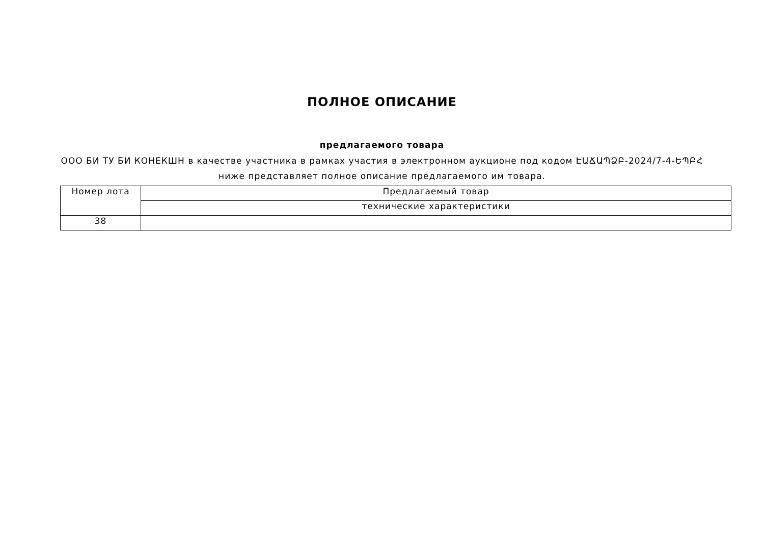ПОЛНОЕ ОПИСАНИЕ
предлагаемого товара
ООО БИ ТУ БИ КОНЕКШН в качестве участника в рамках участия в электронном аукционе под кодом ԷԱՃԱՊՁԲ-2024/7-4-ԵՊԲՀ ниже представляет полное описание предлагаемого им товара.
| Номер лота | Предлагаемый товар |
| --- | --- |
| | технические характеристики |
| 38 | |